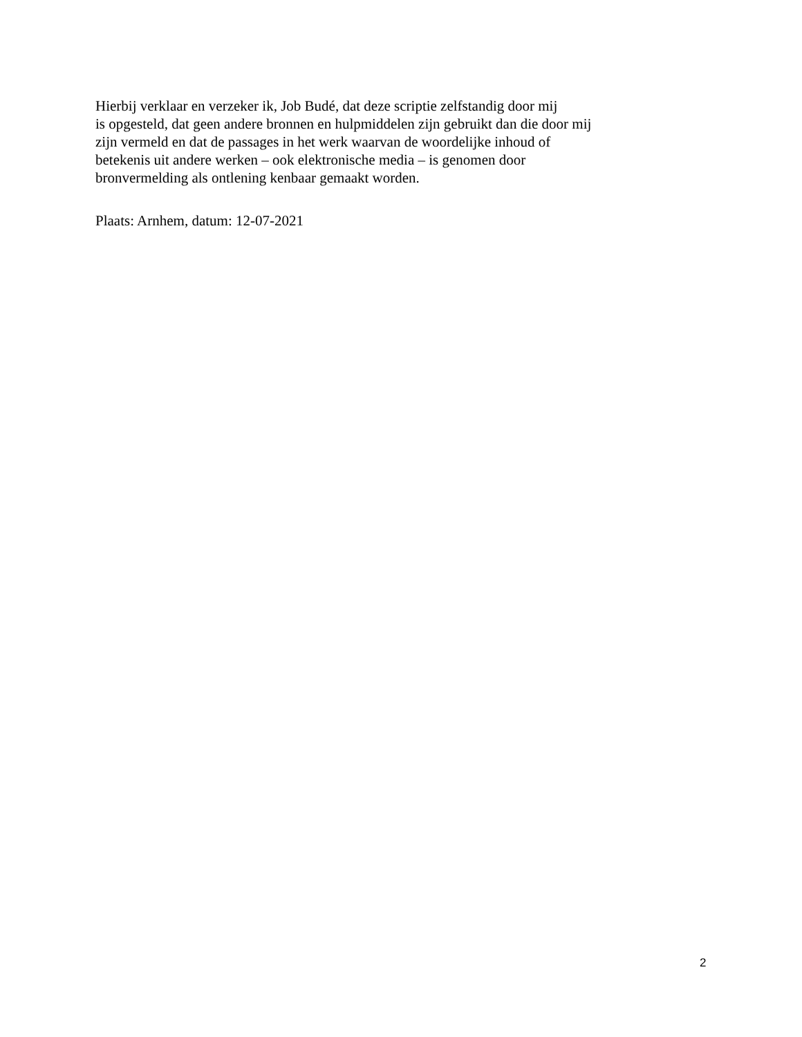Hierbij verklaar en verzeker ik, Job Budé, dat deze scriptie zelfstandig door mij
is opgesteld, dat geen andere bronnen en hulpmiddelen zijn gebruikt dan die door mij
zijn vermeld en dat de passages in het werk waarvan de woordelijke inhoud of
betekenis uit andere werken – ook elektronische media – is genomen door
bronvermelding als ontlening kenbaar gemaakt worden.
Plaats: Arnhem, datum: 12-07-2021
2